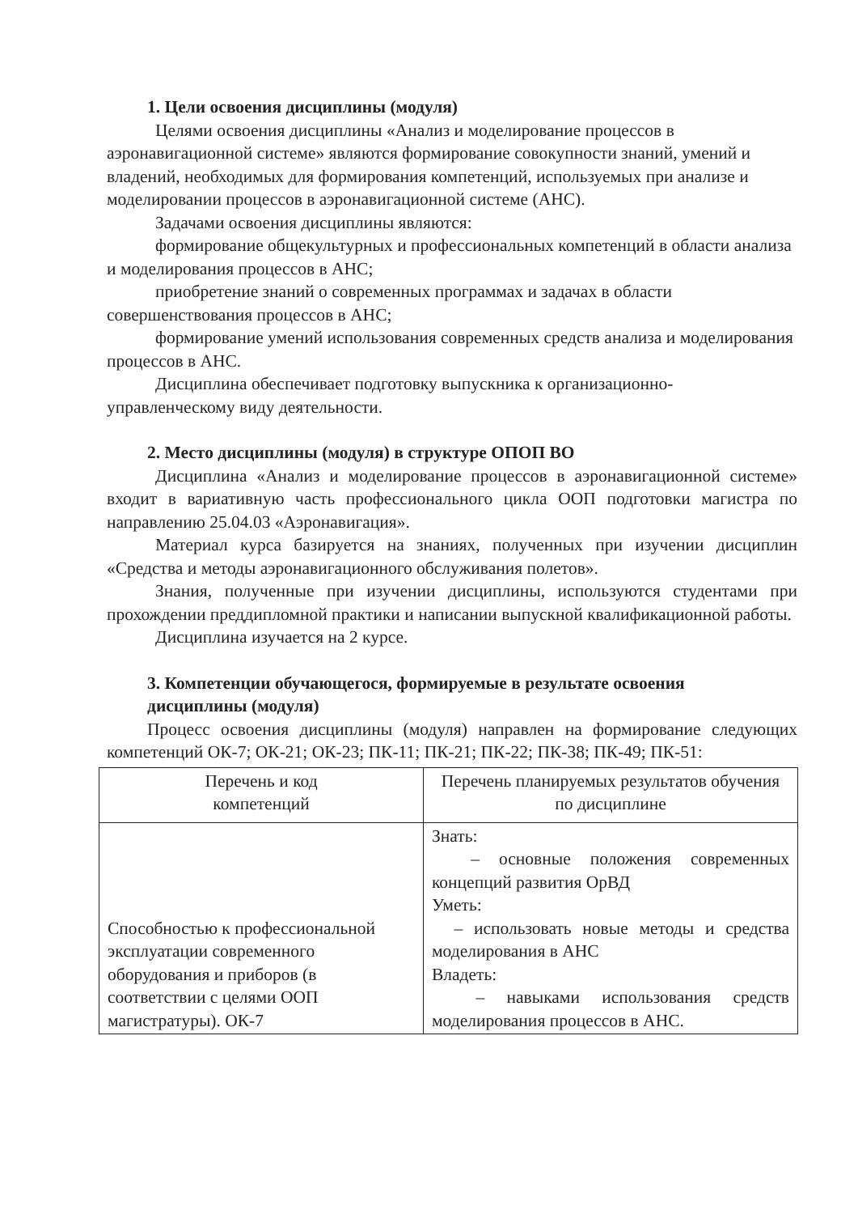1. Цели освоения дисциплины (модуля)
Целями освоения дисциплины «Анализ и моделирование процессов в аэронавигационной системе» являются формирование совокупности знаний, умений и владений, необходимых для формирования компетенций, используемых при анализе и моделировании процессов в аэронавигационной системе (АНС).
Задачами освоения дисциплины являются:
формирование общекультурных и профессиональных компетенций в области анализа и моделирования процессов в АНС;
приобретение знаний о современных программах и задачах в области совершенствования процессов в АНС;
формирование умений использования современных средств анализа и моделирования процессов в АНС.
Дисциплина обеспечивает подготовку выпускника к организационно-управленческому виду деятельности.
2. Место дисциплины (модуля) в структуре ОПОП ВО
Дисциплина «Анализ и моделирование процессов в аэронавигационной системе» входит в вариативную часть профессионального цикла ООП подготовки магистра по направлению 25.04.03 «Аэронавигация».
Материал курса базируется на знаниях, полученных при изучении дисциплин «Средства и методы аэронавигационного обслуживания полетов».
Знания, полученные при изучении дисциплины, используются студентами при прохождении преддипломной практики и написании выпускной квалификационной работы.
Дисциплина изучается на 2 курсе.
3. Компетенции обучающегося, формируемые в результате освоения
дисциплины (модуля)
Процесс освоения дисциплины (модуля) направлен на формирование следующих компетенций ОК-7; ОК-21; ОК-23; ПК-11; ПК-21; ПК-22; ПК-38; ПК-49; ПК-51:
| Перечень и код компетенций | Перечень планируемых результатов обучения по дисциплине |
| --- | --- |
| Способностью к профессиональной эксплуатации современного оборудования и приборов (в соответствии с целями ООП магистратуры). ОК-7 | Знать: – основные положения современных концепций развития ОрВД Уметь: – использовать новые методы и средства моделирования в АНС Владеть: – навыками использования средств моделирования процессов в АНС. |